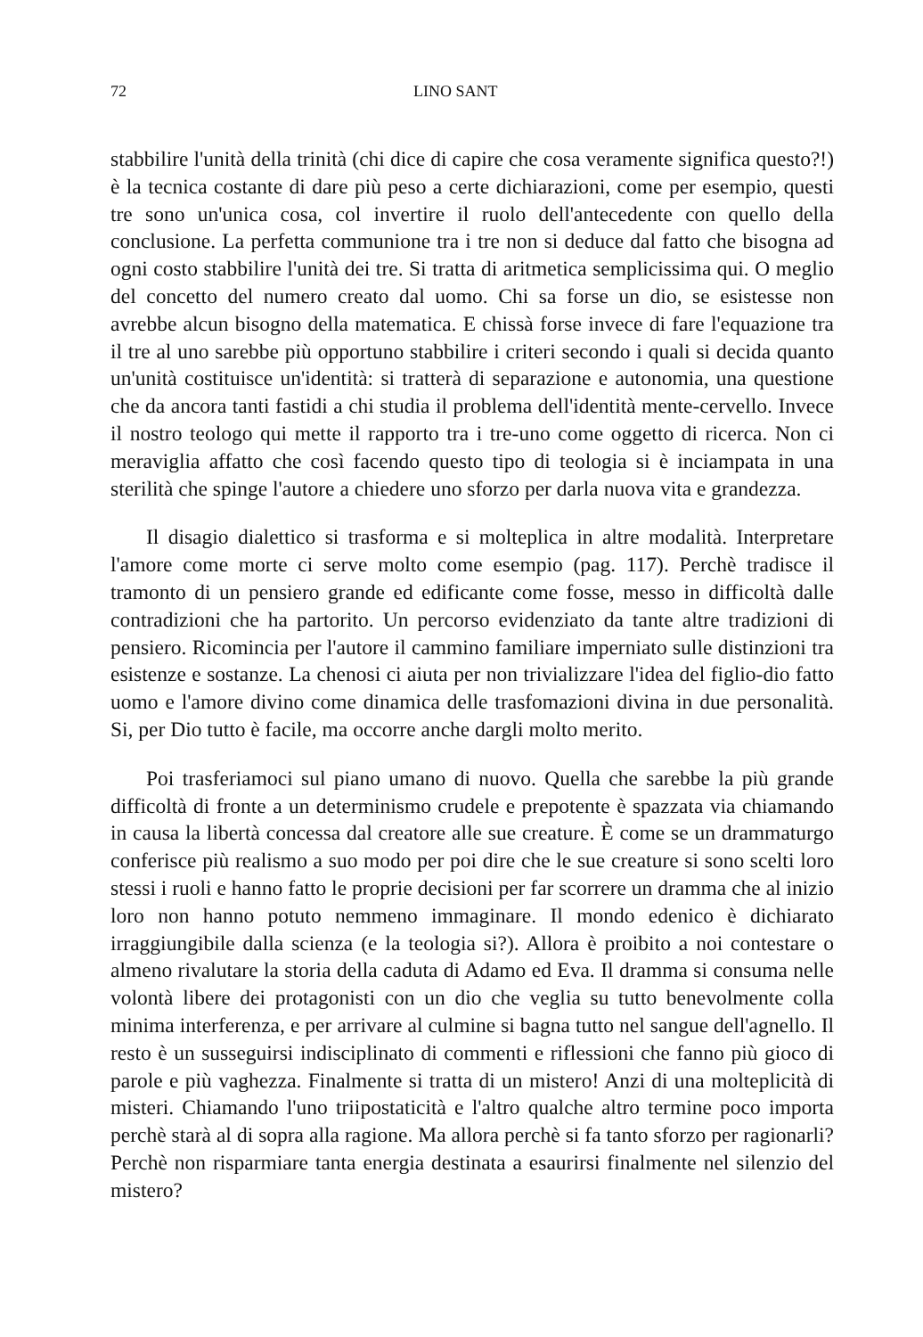72 LINO SANT
stabbilire l'unità della trinità (chi dice di capire che cosa veramente significa questo?!) è la tecnica costante di dare più peso a certe dichiarazioni, come per esempio, questi tre sono un'unica cosa, col invertire il ruolo dell'antecedente con quello della conclusione. La perfetta communione tra i tre non si deduce dal fatto che bisogna ad ogni costo stabbilire l'unità dei tre. Si tratta di aritmetica semplicissima qui. O meglio del concetto del numero creato dal uomo. Chi sa forse un dio, se esistesse non avrebbe alcun bisogno della matematica. E chissà forse invece di fare l'equazione tra il tre al uno sarebbe più opportuno stabbilire i criteri secondo i quali si decida quanto un'unità costituisce un'identità: si tratterà di separazione e autonomia, una questione che da ancora tanti fastidi a chi studia il problema dell'identità mente-cervello. Invece il nostro teologo qui mette il rapporto tra i tre-uno come oggetto di ricerca. Non ci meraviglia affatto che così facendo questo tipo di teologia si è inciampata in una sterilità che spinge l'autore a chiedere uno sforzo per darla nuova vita e grandezza.
Il disagio dialettico si trasforma e si molteplica in altre modalità. Interpretare l'amore come morte ci serve molto come esempio (pag. 117). Perchè tradisce il tramonto di un pensiero grande ed edificante come fosse, messo in difficoltà dalle contradizioni che ha partorito. Un percorso evidenziato da tante altre tradizioni di pensiero. Ricomincia per l'autore il cammino familiare imperniato sulle distinzioni tra esistenze e sostanze. La chenosi ci aiuta per non trivializzare l'idea del figlio-dio fatto uomo e l'amore divino come dinamica delle trasfomazioni divina in due personalità. Si, per Dio tutto è facile, ma occorre anche dargli molto merito.
Poi trasferiamoci sul piano umano di nuovo. Quella che sarebbe la più grande difficoltà di fronte a un determinismo crudele e prepotente è spazzata via chiamando in causa la libertà concessa dal creatore alle sue creature. È come se un drammaturgo conferisce più realismo a suo modo per poi dire che le sue creature si sono scelti loro stessi i ruoli e hanno fatto le proprie decisioni per far scorrere un dramma che al inizio loro non hanno potuto nemmeno immaginare. Il mondo edenico è dichiarato irraggiungibile dalla scienza (e la teologia si?). Allora è proibito a noi contestare o almeno rivalutare la storia della caduta di Adamo ed Eva. Il dramma si consuma nelle volontà libere dei protagonisti con un dio che veglia su tutto benevolmente colla minima interferenza, e per arrivare al culmine si bagna tutto nel sangue dell'agnello. Il resto è un susseguirsi indisciplinato di commenti e riflessioni che fanno più gioco di parole e più vaghezza. Finalmente si tratta di un mistero! Anzi di una molteplicità di misteri. Chiamando l'uno triipostaticità e l'altro qualche altro termine poco importa perchè starà al di sopra alla ragione. Ma allora perchè si fa tanto sforzo per ragionarli? Perchè non risparmiare tanta energia destinata a esaurirsi finalmente nel silenzio del mistero?